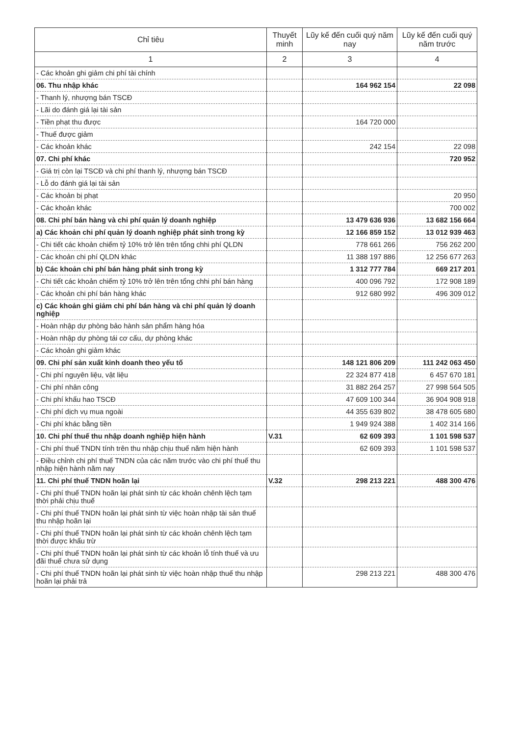| Chỉ tiêu | Thuyết minh | Lũy kế đến cuối quý năm nay | Lũy kế đến cuối quý năm trước |
| --- | --- | --- | --- |
| 1 | 2 | 3 | 4 |
| - Các khoản ghi giảm chi phí tài chính | | | |
| 06. Thu nhập khác | | 164 962 154 | 22 098 |
| - Thanh lý, nhượng bán TSCĐ | | | |
| - Lãi do đánh giá lại tài sản | | | |
| - Tiền phạt thu được | | 164 720 000 | |
| - Thuế được giảm | | | |
| - Các khoản khác | | 242 154 | 22 098 |
| 07. Chi phí khác | | | 720 952 |
| - Giá trị còn lại TSCĐ và chi phí thanh lý, nhượng bán TSCĐ | | | |
| - Lỗ do đánh giá lại tài sản | | | |
| - Các khoản bị phạt | | | 20 950 |
| - Các khoản khác | | | 700 002 |
| 08. Chi phí bán hàng và chi phí quản lý doanh nghiệp | | 13 479 636 936 | 13 682 156 664 |
| a) Các khoản chi phí quản lý doanh nghiệp phát sinh trong kỳ | | 12 166 859 152 | 13 012 939 463 |
| - Chi tiết các khoản chiếm tỷ 10% trở lên trên tổng chhi phí QLDN | | 778 661 266 | 756 262 200 |
| - Các khoản chi phí QLDN khác | | 11 388 197 886 | 12 256 677 263 |
| b) Các khoản chi phí bán hàng phát sinh trong kỳ | | 1 312 777 784 | 669 217 201 |
| - Chi tiết các khoản chiếm tỷ 10% trở lên trên tổng chhi phí bán hàng | | 400 096 792 | 172 908 189 |
| - Các khoản chi phí bán hàng khác | | 912 680 992 | 496 309 012 |
| c) Các khoản ghi giảm chi phí bán hàng và chi phí quản lý doanh nghiệp | | | |
| - Hoàn nhập dự phòng bảo hành sản phẩm hàng hóa | | | |
| - Hoàn nhập dự phòng tái cơ cấu, dự phòng khác | | | |
| - Các khoản ghi giảm khác | | | |
| 09. Chi phí sản xuất kinh doanh theo yếu tố | | 148 121 806 209 | 111 242 063 450 |
| - Chi phí nguyên liệu, vật liệu | | 22 324 877 418 | 6 457 670 181 |
| - Chi phí nhân công | | 31 882 264 257 | 27 998 564 505 |
| - Chi phí khấu hao TSCĐ | | 47 609 100 344 | 36 904 908 918 |
| - Chi phí dịch vụ mua ngoài | | 44 355 639 802 | 38 478 605 680 |
| - Chi phí khác bằng tiền | | 1 949 924 388 | 1 402 314 166 |
| 10. Chi phí thuế thu nhập doanh nghiệp hiện hành | V.31 | 62 609 393 | 1 101 598 537 |
| - Chi phí thuế TNDN tính trên thu nhập chịu thuế năm hiện hành | | 62 609 393 | 1 101 598 537 |
| - Điều chỉnh chi phí thuế TNDN của các năm trước vào chi phí thuế thu nhập hiện hành năm nay | | | |
| 11. Chi phí thuế TNDN hoãn lại | V.32 | 298 213 221 | 488 300 476 |
| - Chi phí thuế TNDN hoãn lại phát sinh từ các khoản chênh lệch tạm thời phải chịu thuế | | | |
| - Chi phí thuế TNDN hoãn lại phát sinh từ việc hoàn nhập tài sản thuế thu nhập hoãn lại | | | |
| - Chi phí thuế TNDN hoãn lại phát sinh từ các khoản chênh lệch tạm thời được khấu trừ | | | |
| - Chi phí thuế TNDN hoãn lại phát sinh từ các khoản lỗ tính thuế và ưu đãi thuế chưa sử dụng | | | |
| - Chi phí thuế TNDN hoãn lại phát sinh từ việc hoàn nhập thuế thu nhập hoãn lại phải trả | | 298 213 221 | 488 300 476 |